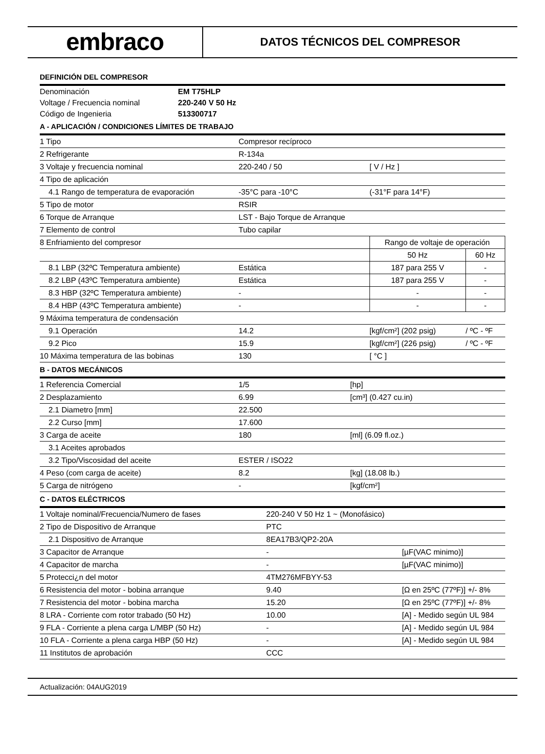embraco
DATOS TÉCNICOS DEL COMPRESOR
DEFINICIÓN DEL COMPRESOR
| Denominación | EM T75HLP |
| Voltage / Frecuencia nominal | 220-240 V 50 Hz |
| Código de Ingenieria | 513300717 |
A - APLICACIÓN / CONDICIONES LÍMITES DE TRABAJO
| 1 Tipo | Compresor recíproco | | |
| 2 Refrigerante | R-134a | | |
| 3 Voltaje y frecuencia nominal | 220-240 / 50 | [ V / Hz ] | |
| 4 Tipo de aplicación | | | |
| 4.1 Rango de temperatura de evaporación | -35°C para -10°C | (-31°F para 14°F) | |
| 5 Tipo de motor | RSIR | | |
| 6 Torque de Arranque | LST - Bajo Torque de Arranque | | |
| 7 Elemento de control | Tubo capilar | | |
| 8 Enfriamiento del compresor | | Rango de voltaje de operación | |
| | | 50 Hz | 60 Hz |
| 8.1 LBP (32ºC Temperatura ambiente) | Estática | 187 para 255 V | - |
| 8.2 LBP (43ºC Temperatura ambiente) | Estática | 187 para 255 V | - |
| 8.3 HBP (32ºC Temperatura ambiente) | - | - | - |
| 8.4 HBP (43ºC Temperatura ambiente) | - | - | - |
| 9 Máxima temperatura de condensación | | | |
| 9.1 Operación | 14.2 | [kgf/cm²] (202 psig) | / ºC - ºF |
| 9.2 Pico | 15.9 | [kgf/cm²] (226 psig) | / ºC - ºF |
| 10 Máxima temperatura de las bobinas | 130 | [ °C ] | |
B - DATOS MECÁNICOS
| 1 Referencia Comercial | 1/5 | [hp] |
| 2 Desplazamiento | 6.99 | [cm³] (0.427 cu.in) |
| 2.1 Diametro [mm] | 22.500 | |
| 2.2 Curso [mm] | 17.600 | |
| 3 Carga de aceite | 180 | [ml] (6.09 fl.oz.) |
| 3.1 Aceites aprobados | | |
| 3.2 Tipo/Viscosidad del aceite | ESTER / ISO22 | |
| 4 Peso (com carga de aceite) | 8.2 | [kg] (18.08 lb.) |
| 5 Carga de nitrógeno | - | [kgf/cm²] |
C - DATOS ELÉCTRICOS
| 1 Voltaje nominal/Frecuencia/Numero de fases | 220-240 V 50 Hz 1 ~ (Monofásico) | |
| 2 Tipo de Dispositivo de Arranque | PTC | |
| 2.1 Dispositivo de Arranque | 8EA17B3/QP2-20A | |
| 3 Capacitor de Arranque | - | [µF(VAC minimo)] |
| 4 Capacitor de marcha | - | [µF(VAC minimo)] |
| 5 Protecci¿n del motor | 4TM276MFBYY-53 | |
| 6 Resistencia del motor - bobina arranque | 9.40 | [Ω en 25ºC (77ºF)] +/- 8% |
| 7 Resistencia del motor - bobina marcha | 15.20 | [Ω en 25ºC (77ºF)] +/- 8% |
| 8 LRA - Corriente com rotor trabado (50 Hz) | 10.00 | [A] - Medido según UL 984 |
| 9 FLA - Corriente a plena carga L/MBP (50 Hz) | - | [A] - Medido según UL 984 |
| 10 FLA - Corriente a plena carga HBP (50 Hz) | - | [A] - Medido según UL 984 |
| 11 Institutos de aprobación | CCC | |
Actualización: 04AUG2019